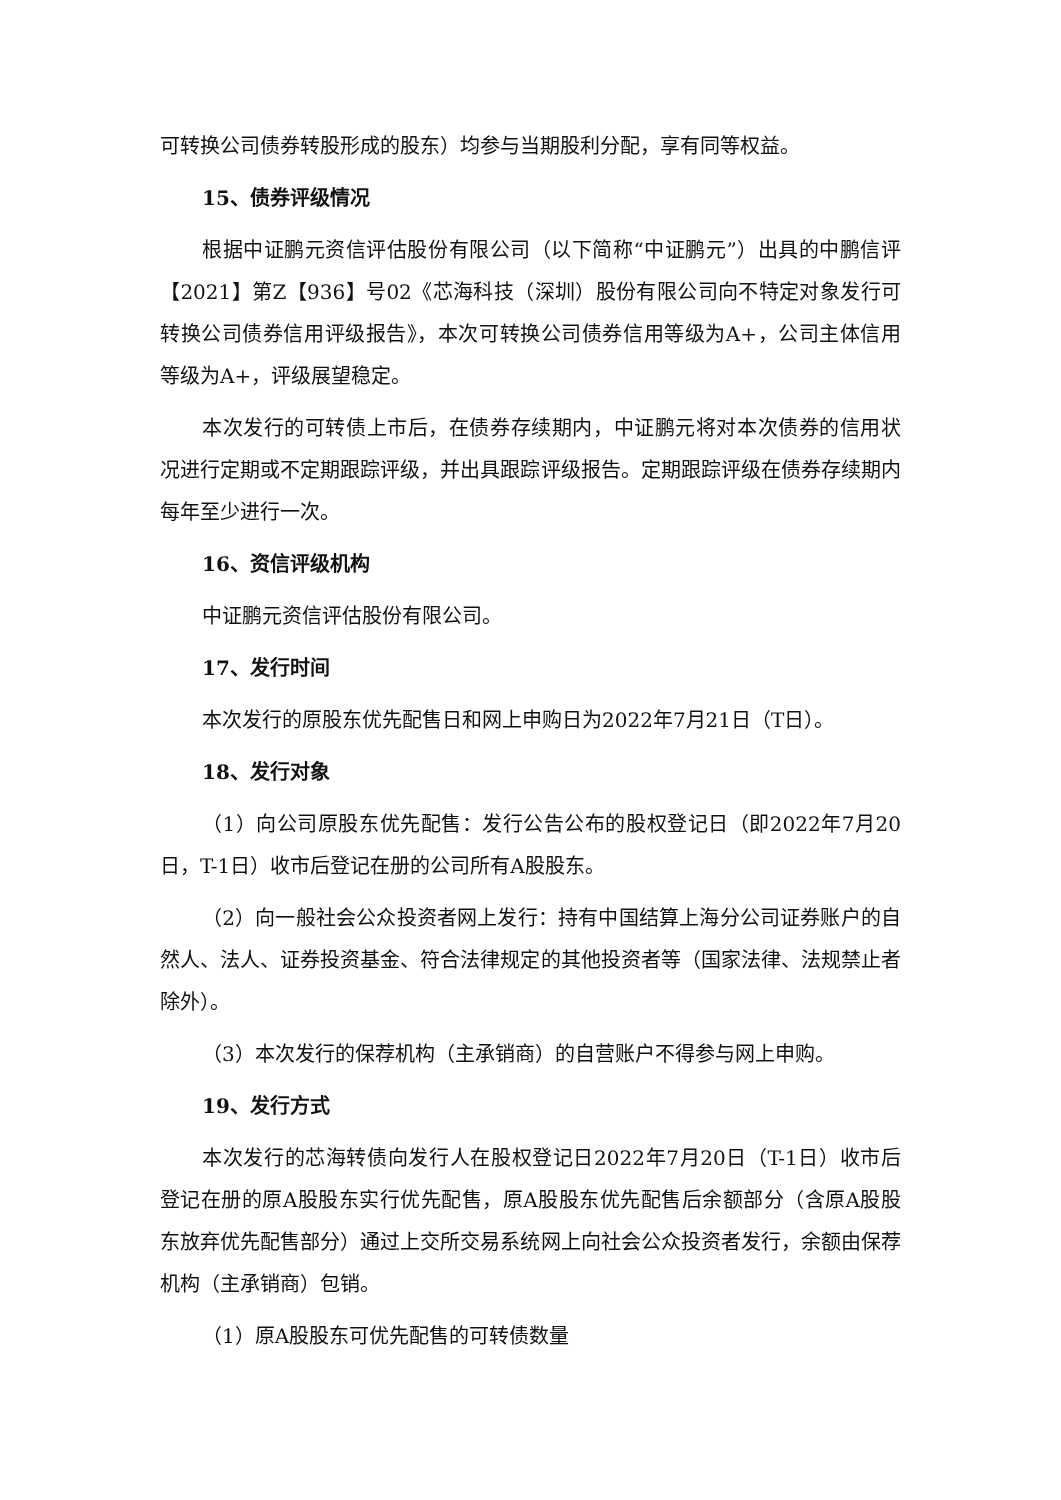可转换公司债券转股形成的股东）均参与当期股利分配，享有同等权益。
15、债券评级情况
根据中证鹏元资信评估股份有限公司（以下简称“中证鹏元”）出具的中鹏信评【2021】第Z【936】号02《芯海科技（深圳）股份有限公司向不特定对象发行可转换公司债券信用评级报告》，本次可转换公司债券信用等级为A+，公司主体信用等级为A+，评级展望稳定。
本次发行的可转债上市后，在债券存续期内，中证鹏元将对本次债券的信用状况进行定期或不定期跟踪评级，并出具跟踪评级报告。定期跟踪评级在债券存续期内每年至少进行一次。
16、资信评级机构
中证鹏元资信评估股份有限公司。
17、发行时间
本次发行的原股东优先配售日和网上申购日为2022年7月21日（T日）。
18、发行对象
（1）向公司原股东优先配售：发行公告公布的股权登记日（即2022年7月20日，T-1日）收市后登记在册的公司所有A股股东。
（2）向一般社会公众投资者网上发行：持有中国结算上海分公司证券账户的自然人、法人、证券投资基金、符合法律规定的其他投资者等（国家法律、法规禁止者除外）。
（3）本次发行的保荐机构（主承销商）的自营账户不得参与网上申购。
19、发行方式
本次发行的芯海转债向发行人在股权登记日2022年7月20日（T-1日）收市后登记在册的原A股股东实行优先配售，原A股股东优先配售后余额部分（含原A股股东放弃优先配售部分）通过上交所交易系统网上向社会公众投资者发行，余额由保荐机构（主承销商）包销。
（1）原A股股东可优先配售的可转债数量